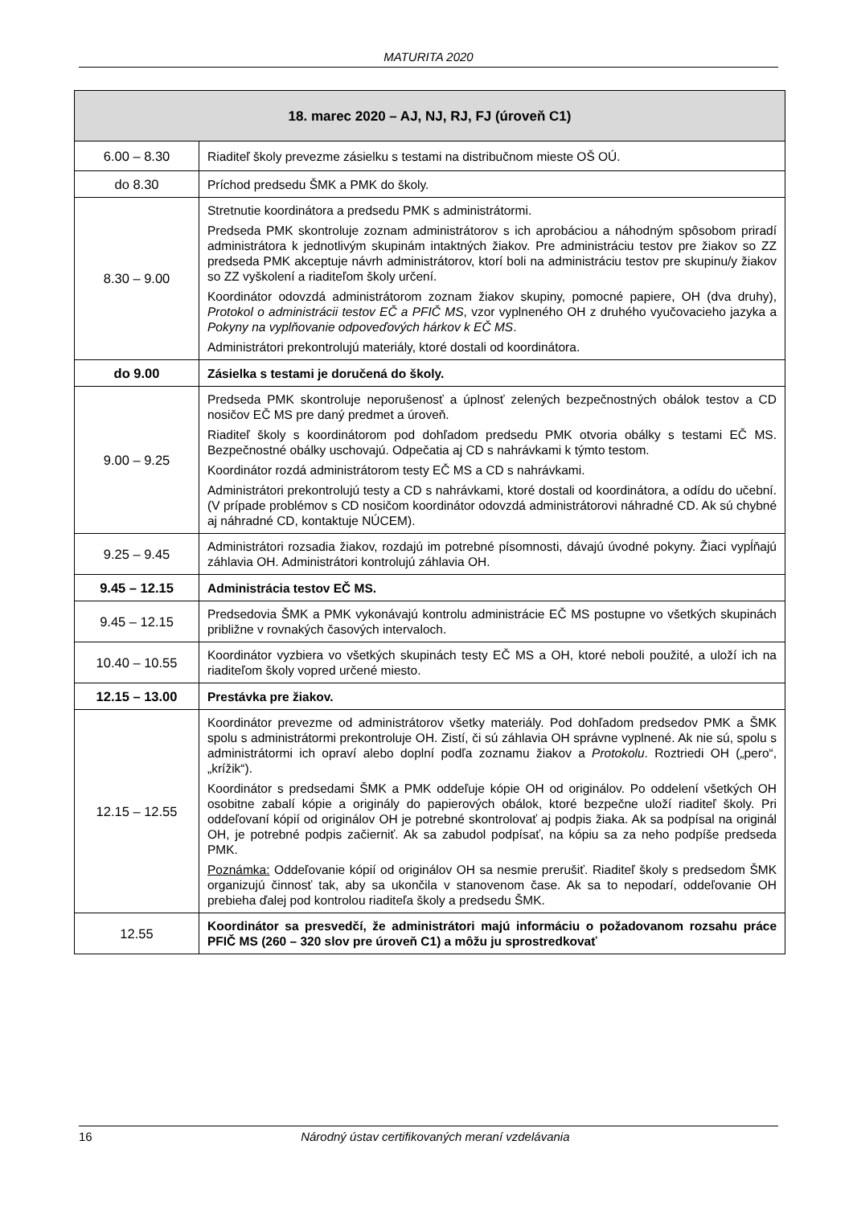MATURITA 2020
| 18. marec 2020 – AJ, NJ, RJ, FJ (úroveň C1) | |
| --- | --- |
| 6.00 – 8.30 | Riaditeľ školy prevezme zásielku s testami na distribučnom mieste OŠ OÚ. |
| do 8.30 | Príchod predsedu ŠMK a PMK do školy. |
| 8.30 – 9.00 | Stretnutie koordinátora a predsedu PMK s administrátormi. Predseda PMK skontroluje zoznam administrátorov s ich aprobáciou a náhodným spôsobom priradí administrátora k jednotlivým skupinám intaktných žiakov. Pre administráciu testov pre žiakov so ZZ predseda PMK akceptuje návrh administrátorov, ktorí boli na administráciu testov pre skupinu/y žiakov so ZZ vyškolení a riaditeľom školy určení. Koordinátor odovzdá administrátorom zoznam žiakov skupiny, pomocné papiere, OH (dva druhy), Protokol o administrácii testov EČ a PFIČ MS , vzor vyplneného OH z druhého vyučovacieho jazyka a Pokyny na vyplňovanie odpoveďových hárkov k EČ MS . Administrátori prekontrolujú materiály, ktoré dostali od koordinátora. |
| do 9.00 | Zásielka s testami je doručená do školy. |
| 9.00 – 9.25 | Predseda PMK skontroluje neporušenosť a úplnosť zelených bezpečnostných obálok testov a CD nosičov EČ MS pre daný predmet a úroveň. Riaditeľ školy s koordinátorom pod dohľadom predsedu PMK otvoria obálky s testami EČ MS. Bezpečnostné obálky uschovajú. Odpečatia aj CD s nahrávkami k týmto testom. Koordinátor rozdá administrátorom testy EČ MS a CD s nahrávkami. Administrátori prekontrolujú testy a CD s nahrávkami, ktoré dostali od koordinátora, a odídu do učební. (V prípade problémov s CD nosičom koordinátor odovzdá administrátorovi náhradné CD. Ak sú chybné aj náhradné CD, kontaktuje NÚCEM). |
| 9.25 – 9.45 | Administrátori rozsadia žiakov, rozdajú im potrebné písomnosti, dávajú úvodné pokyny. Žiaci vypĺňajú záhlavia OH. Administrátori kontrolujú záhlavia OH. |
| 9.45 – 12.15 | Administrácia testov EČ MS. |
| 9.45 – 12.15 | Predsedovia ŠMK a PMK vykonávajú kontrolu administrácie EČ MS postupne vo všetkých skupinách približne v rovnakých časových intervaloch. |
| 10.40 – 10.55 | Koordinátor vyzbiera vo všetkých skupinách testy EČ MS a OH, ktoré neboli použité, a uloží ich na riaditeľom školy vopred určené miesto. |
| 12.15 – 13.00 | Prestávka pre žiakov. |
| 12.15 – 12.55 | Koordinátor prevezme od administrátorov všetky materiály. Pod dohľadom predsedov PMK a ŠMK spolu s administrátormi prekontroluje OH. Zistí, či sú záhlavia OH správne vyplnené. Ak nie sú, spolu s administrátormi ich opraví alebo doplní podľa zoznamu žiakov a Protokolu . Roztriedi OH („pero“, „krížik“). Koordinátor s predsedami ŠMK a PMK oddeľuje kópie OH od originálov. Po oddelení všetkých OH osobitne zabalí kópie a originály do papierových obálok, ktoré bezpečne uloží riaditeľ školy. Pri oddeľovaní kópií od originálov OH je potrebné skontrolovať aj podpis žiaka. Ak sa podpísal na originál OH, je potrebné podpis začierniť. Ak sa zabudol podpísať, na kópiu sa za neho podpíše predseda PMK. Poznámka: Oddeľovanie kópií od originálov OH sa nesmie prerušiť. Riaditeľ školy s predsedom ŠMK organizujú činnosť tak, aby sa ukončila v stanovenom čase. Ak sa to nepodarí, oddeľovanie OH prebieha ďalej pod kontrolou riaditeľa školy a predsedu ŠMK. |
| 12.55 | Koordinátor sa presvedčí, že administrátori majú informáciu o požadovanom rozsahu práce PFIČ MS (260 – 320 slov pre úroveň C1) a môžu ju sprostredkovať |
16 Národný ústav certifikovaných meraní vzdelávania